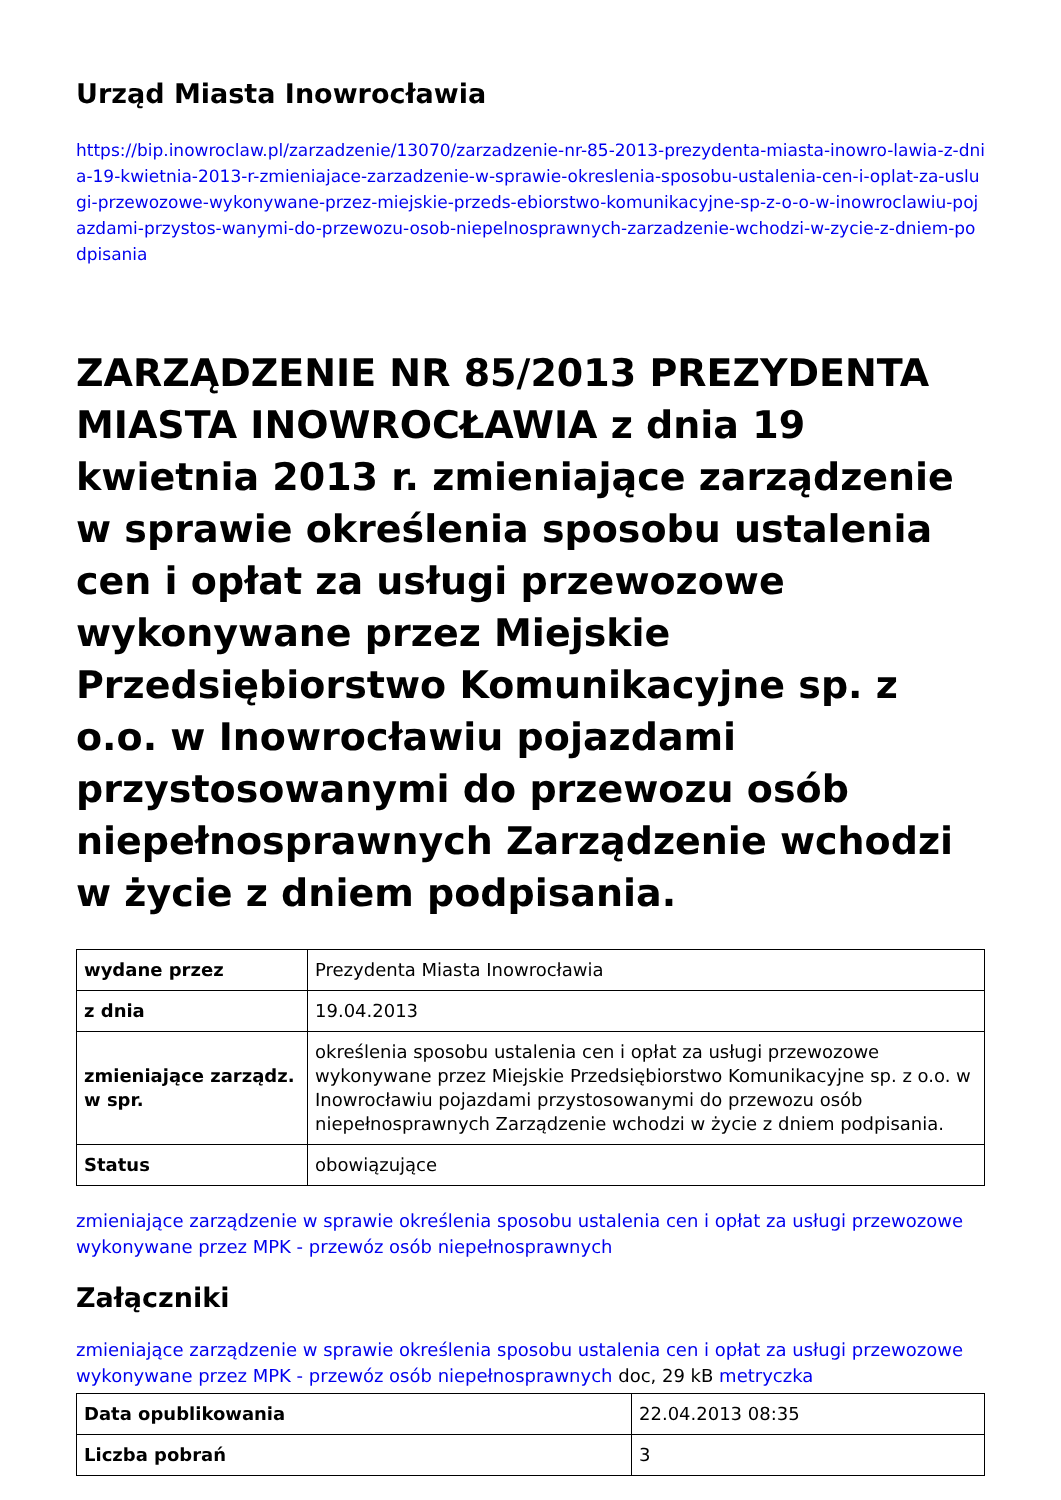Urząd Miasta Inowrocławia
https://bip.inowroclaw.pl/zarzadzenie/13070/zarzadzenie-nr-85-2013-prezydenta-miasta-inowro-lawia-z-dnia-19-kwietnia-2013-r-zmieniajace-zarzadzenie-w-sprawie-okreslenia-sposobu-ustalenia-cen-i-oplat-za-uslugi-przewozowe-wykonywane-przez-miejskie-przeds-ebiorstwo-komunikacyjne-sp-z-o-o-w-inowroclawiu-pojazdami-przystos-wanymi-do-przewozu-osob-niepelnosprawnych-zarzadzenie-wchodzi-w-zycie-z-dniem-podpisania
ZARZĄDZENIE NR 85/2013 PREZYDENTA MIASTA INOWROCŁAWIA z dnia 19 kwietnia 2013 r. zmieniające zarządzenie w sprawie określenia sposobu ustalenia cen i opłat za usługi przewozowe wykonywane przez Miejskie Przedsiębiorstwo Komunikacyjne sp. z o.o. w Inowrocławiu pojazdami przystosowanymi do przewozu osób niepełnosprawnych Zarządzenie wchodzi w życie z dniem podpisania.
| wydane przez | Prezydenta Miasta Inowrocławia |
| z dnia | 19.04.2013 |
| zmieniające zarządz. w spr. | określenia sposobu ustalenia cen i opłat za usługi przewozowe wykonywane przez Miejskie Przedsiębiorstwo Komunikacyjne sp. z o.o. w Inowrocławiu pojazdami przystosowanymi do przewozu osób niepełnosprawnych Zarządzenie wchodzi w życie z dniem podpisania. |
| Status | obowiązujące |
zmieniające zarządzenie w sprawie określenia sposobu ustalenia cen i opłat za usługi przewozowe wykonywane przez MPK - przewóz osób niepełnosprawnych
Załączniki
zmieniające zarządzenie w sprawie określenia sposobu ustalenia cen i opłat za usługi przewozowe wykonywane przez MPK - przewóz osób niepełnosprawnych doc, 29 kB metryczka
| Data opublikowania | 22.04.2013 08:35 |
| Liczba pobrań | 3 |